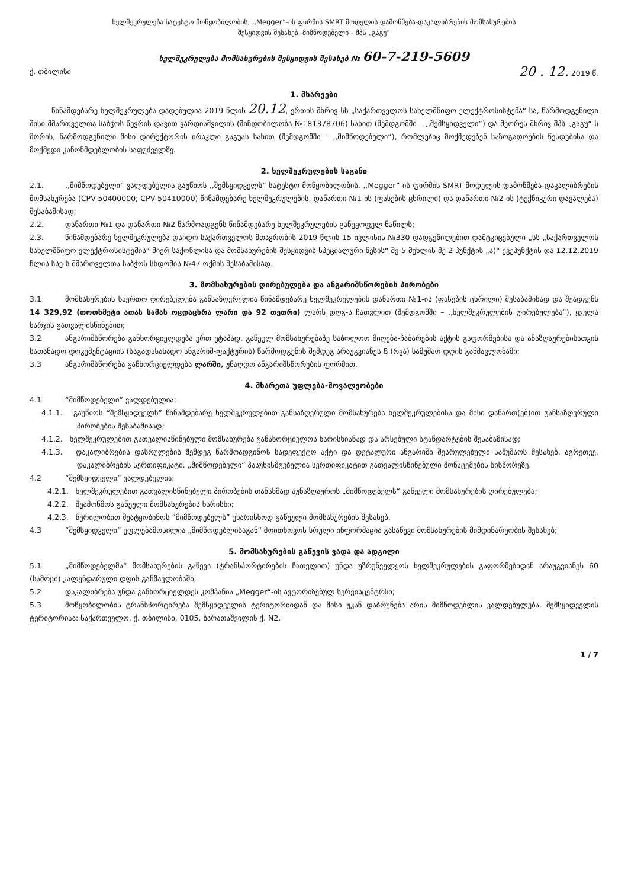ხელშეკრულება სატესტო მოწყობილობის, ,,Megger”-ის ფირმის SMRT მოდელის დამოწმება-დაკალიბრების მომსახურების
შესყიდვის შესახებ, მიმწოდებელი - შპს „გაგუ“
ხელშეკრულება მომსახურების შესყიდვის შესახებ № 60-7-219-5609
ქ. თბილისი 20 . 12. 2019 წ.
1. მხარეები
წინამდებარე ხელშეკრულება დადებულია 2019 წლის 20.12, ერთის მხრივ სს „საქართველოს სახელმწიფო ელექტროსისტემა“-სა, წარმოდგენილი მისი მმართველთა საბჭოს წევრის დავით ვარდიაშვილის (მინდობილობა №181378706) სახით (შემდგომში – ,,შემსყიდველი”) და მეორეს მხრივ შპს „გაგუ“-ს შორის, წარმოდგენილი მისი დირექტორის ირაკლი გაგუას სახით (შემდგომში – ,,მიმწოდებელი”), რომლებიც მოქმედებენ საზოგადოების წესდებისა და მოქმედი კანონმდებლობის საფუძველზე.
2. ხელშეკრულების საგანი
2.1.,,მიმწოდებელი“ ვალდებულია გაუწიოს ,,შემსყიდველს“ სატესტო მოწყობილობის, ,,Megger”-ის ფირმის SMRT მოდელის დამოწმება-დაკალიბრების მომსახურება (CPV-50400000; CPV-50410000) წინამდებარე ხელშეკრულების, დანართი №1-ის (ფასების ცხრილი) და დანართი №2-ის (ტექნიკური დავალება) შესაბამისად;
2.2. დანართი №1 და დანართი №2 წარმოადგენს წინამდებარე ხელშეკრულების განუყოფელ ნაწილს;
2.3. წინამდებარე ხელშეკრულება დაიდო საქართველოს მთავრობის 2019 წლის 15 ივლისის №330 დადგენილებით დამტკიცებული „სს „საქართველოს სახელმწიფო ელექტროსისტემის“ მიერ საქონლისა და მომსახურების შესყიდვის სპეციალური წესის“ მე-5 მუხლის მე-2 პუნქტის „ა)“ ქვეპუნქტის და 12.12.2019 წლის სსე-ს მმართველთა საბჭოს სხდომის №47 ოქმის შესაბამისად.
3. მომსახურების ღირებულება და ანგარიშსწორების პირობები
3.1 მომსახურების საერთო ღირებულება განსაზღვრულია წინამდებარე ხელშეკრულების დანართი №1-ის (ფასების ცხრილი) შესაბამისად და შეადგენს 14 329,92 (თოთხმეტი ათას სამას ოცდაცხრა ლარი და 92 თეთრი) ლარს დღგ-ს ჩათვლით (შემდგომში – ,,ხელშეკრულების ღირებულება“), ყველა ხარჯის გათვალისწინებით;
3.2 ანგარიშსწორება განხორციელდება ერთ ეტაპად, გაწეულ მომსახურებაზე საბოლოო მიღება-ჩაბარების აქტის გაფორმებისა და ანაზღაურებისათვის სათანადო დოკუმენტაციის (საგადასახადო ანგარიშ-ფაქტურის) წარმოდგენის შემდეგ არაუგვიანეს 8 (რვა) სამუშაო დღის განმავლობაში;
3.3 ანგარიშსწორება განხორციელდება ლარში, უნაღდო ანგარიშსწორების ფორმით.
4. მხარეთა უფლება-მოვალეობები
4.1 “მიმწოდებელი” ვალდებულია:
4.1.1. გაუწიოს “შემსყიდველს” წინამდებარე ხელშეკრულებით განსაზღვრული მომსახურება ხელშეკრულებისა და მისი დანართ(ებ)ით განსაზღვრული პირობების შესაბამისად;
4.1.2. ხელშეკრულებით გათვალისწინებული მომსახურება განახორციელოს ხარისხიანად და არსებული სტანდარტების შესაბამისად;
4.1.3. დაკალიბრების დასრულების შემდეგ წარმოადგინოს სადეფექტო აქტი და დეტალური ანგარიში შესრულებული სამუშაოს შესახებ. აგრეთვე, დაკალიბრების სერთიფიკატი. „მიმწოდებელი“ პასუხისმგებელია სერთიფიკატით გათვალისწინებული მონაცემების სისწორეზე.
4.2 “შემსყიდველი” ვალდებულია:
4.2.1. ხელშეკრულებით გათვალისწინებული პირობების თანახმად აუნაზღაუროს „მიმწოდებელს“ გაწეული მომსახურების ღირებულება;
4.2.2. შეამოწმოს გაწეული მომსახურების ხარისხი;
4.2.3. წერილობით შეატყობინოს “მიმწოდებელს” უხარისხოდ გაწეული მომსახურების შესახებ.
4.3 “შემსყიდველი” უფლებამოსილია „მიმწოდებლისაგან“ მოითხოვოს სრული ინფორმაცია გასაწევი მომსახურების მიმდინარეობის შესახებ;
5. მომსახურების გაწევის ვადა და ადგილი
5.1 „მიმწოდებელმა“ მომსახურების გაწევა (ტრანსპორტირების ჩათვლით) უნდა უზრუნველყოს ხელშეკრულების გაფორმებიდან არაუგვიანეს 60 (სამოცი) კალენდარული დღის განმავლობაში;
5.2 დაკალიბრება უნდა განხორციელდეს კომპანია „Megger“-ის ავტორიზებულ სერვისცენტრსი;
5.3 მოწყობილობის ტრანსპორტირება შემსყიდველის ტერიტორიიდან და მისი უკან დაბრუნება არის მიმწოდებლის ვალდებულება. შემსყიდველის ტერიტორიაა: საქართველო, ქ. თბილისი, 0105, ბარათაშვილის ქ. N2.
1 / 7